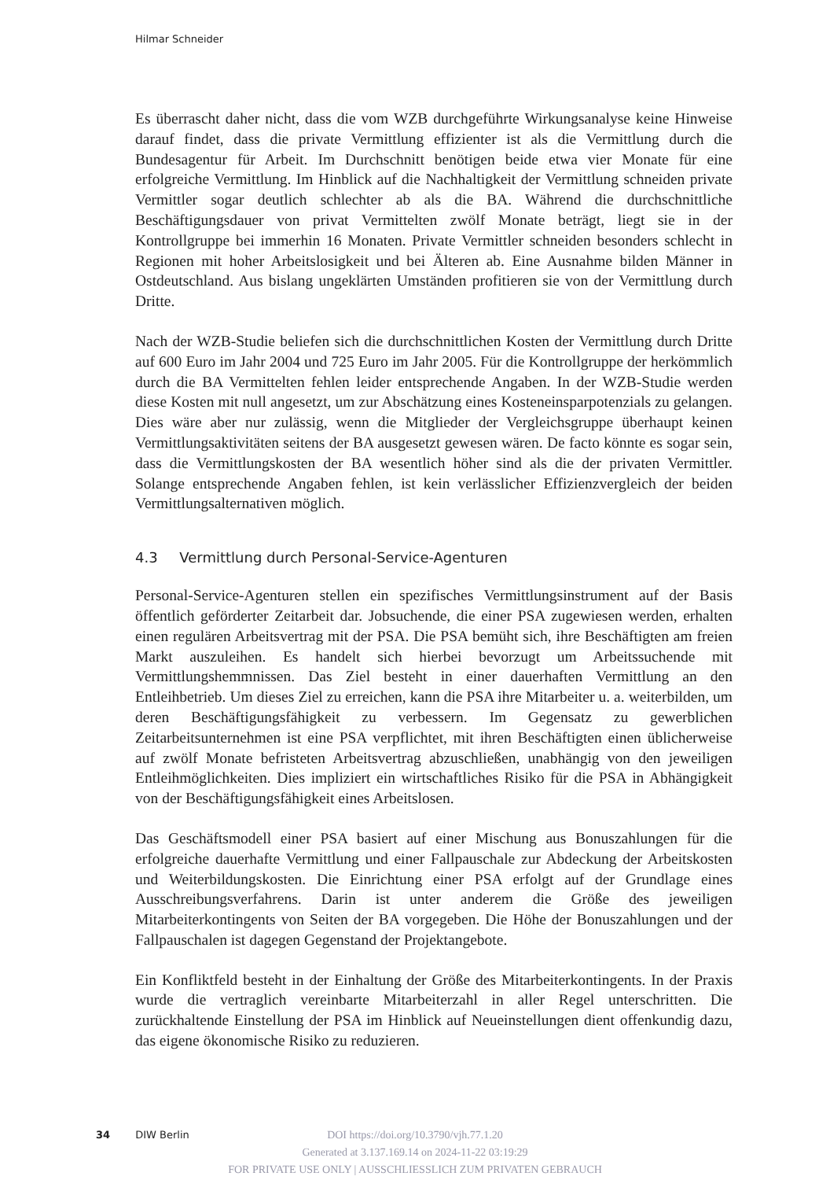Hilmar Schneider
Es überrascht daher nicht, dass die vom WZB durchgeführte Wirkungsanalyse keine Hinweise darauf findet, dass die private Vermittlung effizienter ist als die Vermittlung durch die Bundesagentur für Arbeit. Im Durchschnitt benötigen beide etwa vier Monate für eine erfolgreiche Vermittlung. Im Hinblick auf die Nachhaltigkeit der Vermittlung schneiden private Vermittler sogar deutlich schlechter ab als die BA. Während die durchschnittliche Beschäftigungsdauer von privat Vermittelten zwölf Monate beträgt, liegt sie in der Kontrollgruppe bei immerhin 16 Monaten. Private Vermittler schneiden besonders schlecht in Regionen mit hoher Arbeitslosigkeit und bei Älteren ab. Eine Ausnahme bilden Männer in Ostdeutschland. Aus bislang ungeklärten Umständen profitieren sie von der Vermittlung durch Dritte.
Nach der WZB-Studie beliefen sich die durchschnittlichen Kosten der Vermittlung durch Dritte auf 600 Euro im Jahr 2004 und 725 Euro im Jahr 2005. Für die Kontrollgruppe der herkömmlich durch die BA Vermittelten fehlen leider entsprechende Angaben. In der WZB-Studie werden diese Kosten mit null angesetzt, um zur Abschätzung eines Kosteneinsparpotenzials zu gelangen. Dies wäre aber nur zulässig, wenn die Mitglieder der Vergleichsgruppe überhaupt keinen Vermittlungsaktivitäten seitens der BA ausgesetzt gewesen wären. De facto könnte es sogar sein, dass die Vermittlungskosten der BA wesentlich höher sind als die der privaten Vermittler. Solange entsprechende Angaben fehlen, ist kein verlässlicher Effizienzvergleich der beiden Vermittlungsalternativen möglich.
4.3 Vermittlung durch Personal-Service-Agenturen
Personal-Service-Agenturen stellen ein spezifisches Vermittlungsinstrument auf der Basis öffentlich geförderter Zeitarbeit dar. Jobsuchende, die einer PSA zugewiesen werden, erhalten einen regulären Arbeitsvertrag mit der PSA. Die PSA bemüht sich, ihre Beschäftigten am freien Markt auszuleihen. Es handelt sich hierbei bevorzugt um Arbeitssuchende mit Vermittlungshemmnissen. Das Ziel besteht in einer dauerhaften Vermittlung an den Entleihbetrieb. Um dieses Ziel zu erreichen, kann die PSA ihre Mitarbeiter u. a. weiterbilden, um deren Beschäftigungsfähigkeit zu verbessern. Im Gegensatz zu gewerblichen Zeitarbeitsunternehmen ist eine PSA verpflichtet, mit ihren Beschäftigten einen üblicherweise auf zwölf Monate befristeten Arbeitsvertrag abzuschließen, unabhängig von den jeweiligen Entleihmöglichkeiten. Dies impliziert ein wirtschaftliches Risiko für die PSA in Abhängigkeit von der Beschäftigungsfähigkeit eines Arbeitslosen.
Das Geschäftsmodell einer PSA basiert auf einer Mischung aus Bonuszahlungen für die erfolgreiche dauerhafte Vermittlung und einer Fallpauschale zur Abdeckung der Arbeitskosten und Weiterbildungskosten. Die Einrichtung einer PSA erfolgt auf der Grundlage eines Ausschreibungsverfahrens. Darin ist unter anderem die Größe des jeweiligen Mitarbeiterkontingents von Seiten der BA vorgegeben. Die Höhe der Bonuszahlungen und der Fallpauschalen ist dagegen Gegenstand der Projektangebote.
Ein Konfliktfeld besteht in der Einhaltung der Größe des Mitarbeiterkontingents. In der Praxis wurde die vertraglich vereinbarte Mitarbeiterzahl in aller Regel unterschritten. Die zurückhaltende Einstellung der PSA im Hinblick auf Neueinstellungen dient offenkundig dazu, das eigene ökonomische Risiko zu reduzieren.
34 DIW Berlin
DOI https://doi.org/10.3790/vjh.77.1.20
Generated at 3.137.169.14 on 2024-11-22 03:19:29
FOR PRIVATE USE ONLY | AUSSCHLIESSLICH ZUM PRIVATEN GEBRAUCH